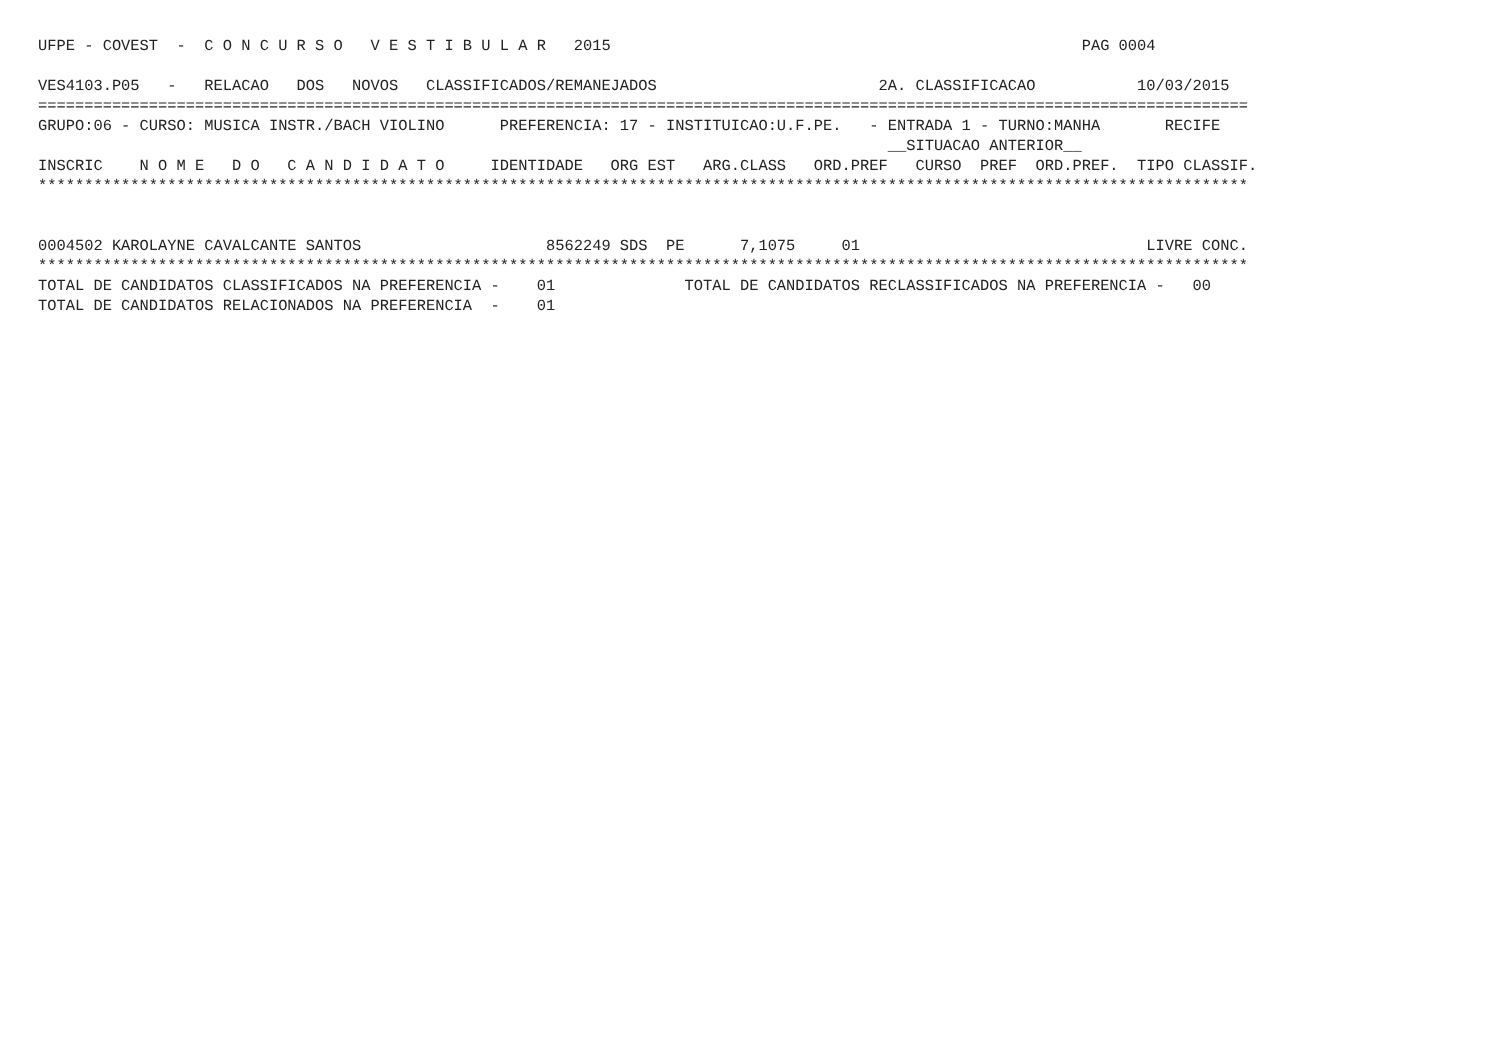UFPE - COVEST  -  C O N C U R S O   V E S T I B U L A R   2015                                                   PAG 0004

VES4103.P05   -   RELACAO   DOS   NOVOS   CLASSIFICADOS/REMANEJADOS                        2A. CLASSIFICACAO           10/03/2015
===================================================================================================================================
GRUPO:06 - CURSO: MUSICA INSTR./BACH VIOLINO      PREFERENCIA: 17 - INSTITUICAO:U.F.PE.   - ENTRADA 1 - TURNO:MANHA       RECIFE
                                                                                            __SITUACAO ANTERIOR__
INSCRIC    N O M E   D O   C A N D I D A T O     IDENTIDADE   ORG EST   ARG.CLASS   ORD.PREF   CURSO  PREF  ORD.PREF.  TIPO CLASSIF.
***********************************************************************************************************************************


0004502 KAROLAYNE CAVALCANTE SANTOS                    8562249 SDS  PE      7,1075     01                               LIVRE CONC.
***********************************************************************************************************************************
TOTAL DE CANDIDATOS CLASSIFICADOS NA PREFERENCIA -    01              TOTAL DE CANDIDATOS RECLASSIFICADOS NA PREFERENCIA -   00
TOTAL DE CANDIDATOS RELACIONADOS NA PREFERENCIA  -    01